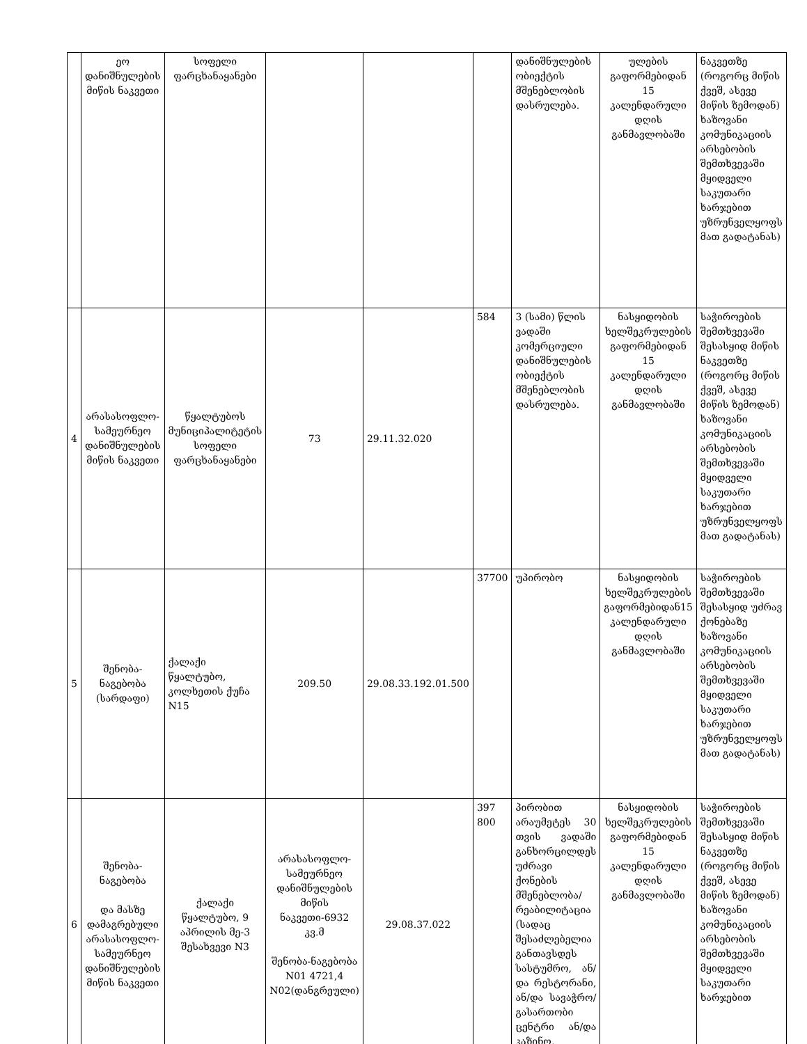| | ეო დანიშნულების მიწის ნაკვეთი | სოფელი ფარცხანაყანები | | | | დანიშნულების ობიექტის მშენებლობის დასრულება. | ულების გაფორმებიდან 15 კალენდარული დღის განმავლობაში | ნაკვეთზე (როგორც მიწის ქვეშ, ასევე მიწის ზემოდან) ხაზოვანი კომუნიკაციის არსებობის შემთხვევაში მყიდველი საკუთარი ხარჯებით უზრუნველყოფს მათ გადატანას) |
| 4 | არასასოფლო-სამეურნეო დანიშნულების მიწის ნაკვეთი | წყალტუბოს მუნიციპალიტეტის სოფელი ფარცხანაყანები | 73 | 29.11.32.020 | 584 | 3 (სამი) წლის ვადაში კომერციული დანიშნულების ობიექტის მშენებლობის დასრულება. | ნასყიდობის ხელშეკრულების გაფორმებიდან 15 კალენდარული დღის განმავლობაში | საჭიროების შემთხვევაში შესასყიდ მიწის ნაკვეთზე (როგორც მიწის ქვეშ, ასევე მიწის ზემოდან) ხაზოვანი კომუნიკაციის არსებობის შემთხვევაში მყიდველი საკუთარი ხარჯებით უზრუნველყოფს მათ გადატანას) |
| 5 | შენობა-ნაგებობა (სარდაფი) | ქალაქი წყალტუბო, კოლხეთის ქუჩა N15 | 209.50 | 29.08.33.192.01.500 | 37700 | უპირობო | ნასყიდობის ხელშეკრულების გაფორმებიდან15 კალენდარული დღის განმავლობაში | საჭიროების შემთხვევაში შესასყიდ უძრავ ქონებაზე ხაზოვანი კომუნიკაციის არსებობის შემთხვევაში მყიდველი საკუთარი ხარჯებით უზრუნველყოფს მათ გადატანას) |
| 6 | შენობა-ნაგებობა და მასზე დამაგრებული არასასოფლო-სამეურნეო დანიშნულების მიწის ნაკვეთი | ქალაქი წყალტუბო, 9 აპრილის მე-3 შესახვევი N3 | არასასოფლო-სამეურნეო დანიშნულების მიწის ნაკვეთი-6932 კვ.მ შენობა-ნაგებობა N01 4721,4 N02(დანგრეული) | 29.08.37.022 | 397 800 | პირობით არაუმეტეს 30 თვის ვადაში განხორცილდეს უძრავი ქონების მშენებლობა/რეაბილიტაცია (სადაც შესაძლებელია განთავსდეს სასტუმრო, ან/და რესტორანი, ან/და სავაჭრო/გასართობი ცენტრი ან/და კაზინო, | ნასყიდობის ხელშეკრულების გაფორმებიდან 15 კალენდარული დღის განმავლობაში | საჭიროების შემთხვევაში შესასყიდ მიწის ნაკვეთზე (როგორც მიწის ქვეშ, ასევე მიწის ზემოდან) ხაზოვანი კომუნიკაციის არსებობის შემთხვევაში მყიდველი საკუთარი ხარჯებით |